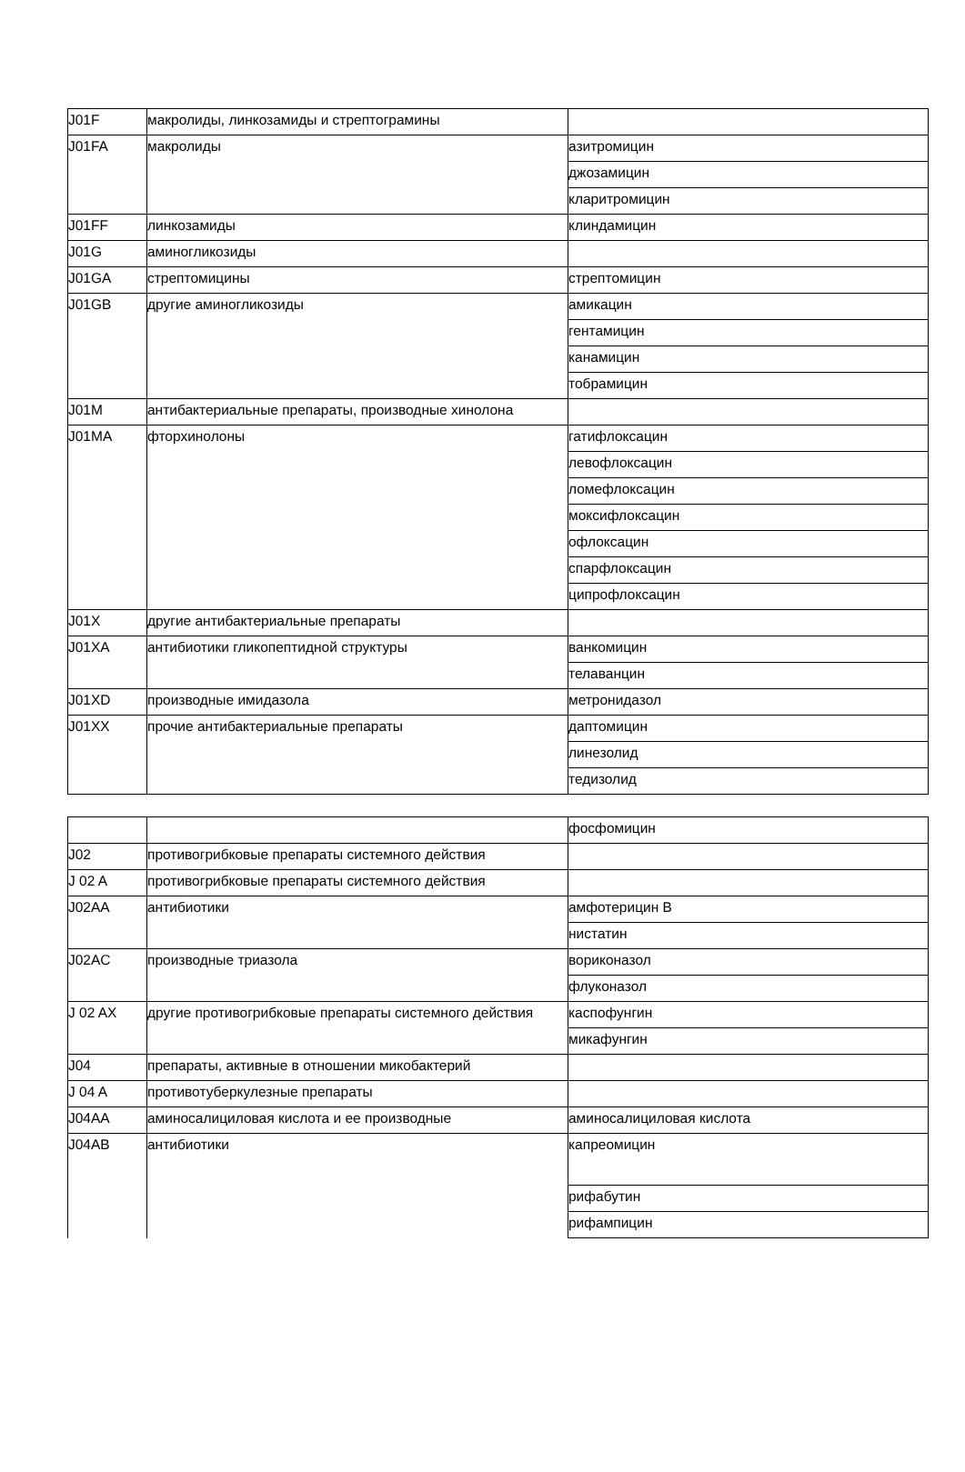| J01F | макролиды, линкозамиды и стрептограмины | |
| J01FA | макролиды | азитромицин |
| | | джозамицин |
| | | кларитромицин |
| J01FF | линкозамиды | клиндамицин |
| J01G | аминогликозиды | |
| J01GA | стрептомицины | стрептомицин |
| J01GB | другие аминогликозиды | амикацин |
| | | гентамицин |
| | | канамицин |
| | | тобрамицин |
| J01M | антибактериальные препараты, производные хинолона | |
| J01MA | фторхинолоны | гатифлоксацин |
| | | левофлоксацин |
| | | ломефлоксацин |
| | | моксифлоксацин |
| | | офлоксацин |
| | | спарфлоксацин |
| | | ципрофлоксацин |
| J01X | другие антибактериальные препараты | |
| J01XA | антибиотики гликопептидной структуры | ванкомицин |
| | | телаванцин |
| J01XD | производные имидазола | метронидазол |
| J01XX | прочие антибактериальные препараты | даптомицин |
| | | линезолид |
| | | тедизолид |
| | | фосфомицин |
| J02 | противогрибковые препараты системного действия | |
| J 02 A | противогрибковые препараты системного действия | |
| J02AA | антибиотики | амфотерицин B |
| | | нистатин |
| J02AC | производные триазола | вориконазол |
| | | флуконазол |
| J 02 AX | другие противогрибковые препараты системного действия | каспофунгин |
| | | микафунгин |
| J04 | препараты, активные в отношении микобактерий | |
| J 04 A | противотуберкулезные препараты | |
| J04AA | аминосалициловая кислота и ее производные | аминосалициловая кислота |
| J04AB | антибиотики | капреомицин |
| | | рифабутин |
| | | рифампицин |